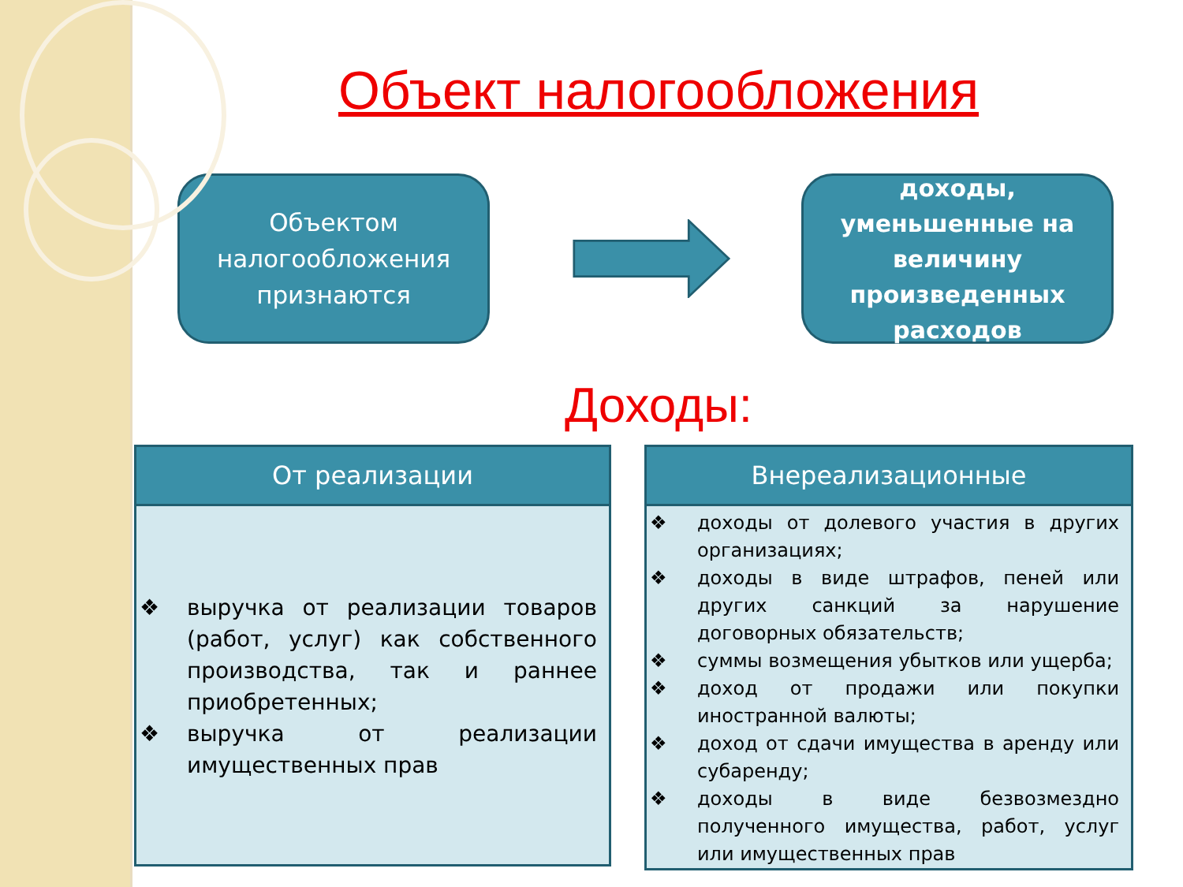Объект налогообложения
Объектом
налогообложения
признаются
доходы,
уменьшенные на величину произведенных расходов
Доходы:
| От реализации |
| --- |
| ❖ выручка от реализации товаров (работ, услуг) как собственного производства, так и раннее приобретенных; ❖ выручка от реализации имущественных прав |
| Внереализационные |
| --- |
| ❖ доходы от долевого участия в других организациях; ❖ доходы в виде штрафов, пеней или других санкций за нарушение договорных обязательств; ❖ суммы возмещения убытков или ущерба; ❖ доход от продажи или покупки иностранной валюты; ❖ доход от сдачи имущества в аренду или субаренду; ❖ доходы в виде безвозмездно полученного имущества, работ, услуг или имущественных прав |